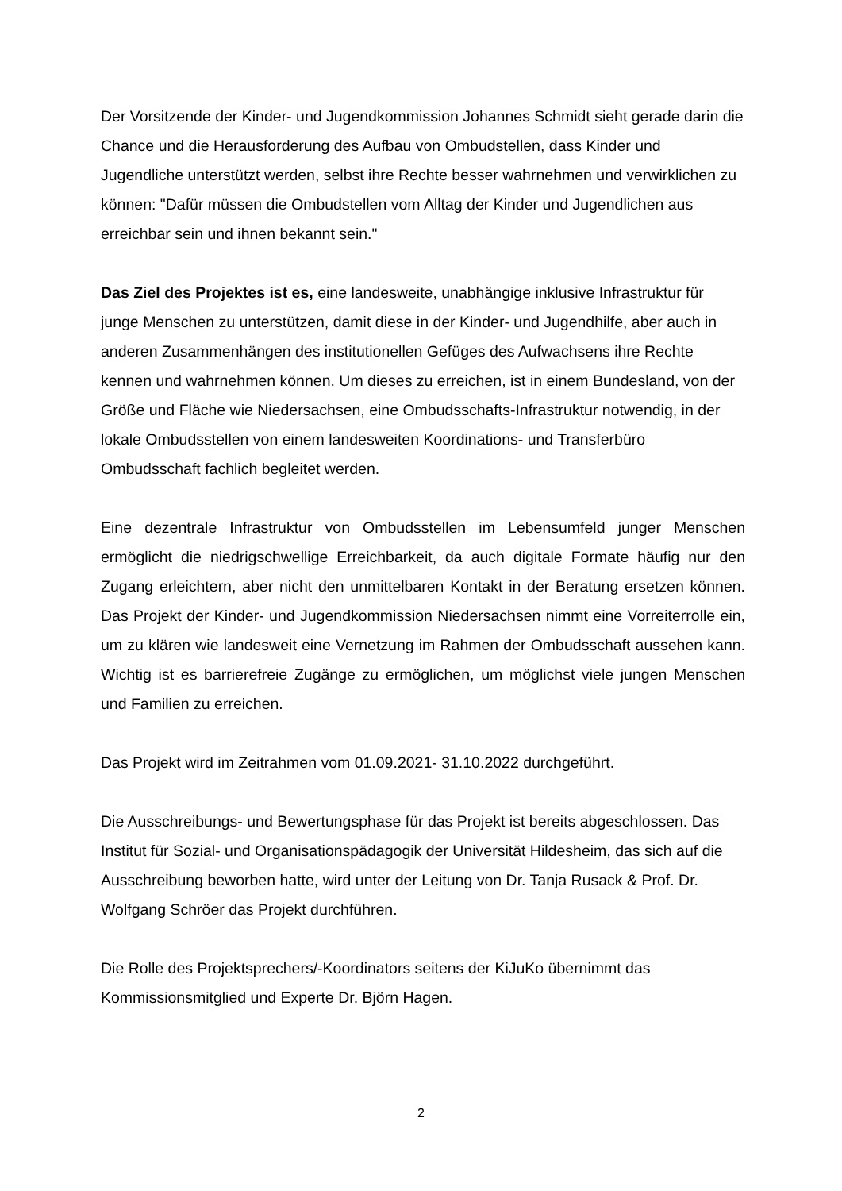Der Vorsitzende der Kinder- und Jugendkommission Johannes Schmidt sieht gerade darin die Chance und die Herausforderung des Aufbau von Ombudstellen, dass Kinder und Jugendliche unterstützt werden, selbst ihre Rechte besser wahrnehmen und verwirklichen zu können: "Dafür müssen die Ombudstellen vom Alltag der Kinder und Jugendlichen aus erreichbar sein und ihnen bekannt sein."
Das Ziel des Projektes ist es, eine landesweite, unabhängige inklusive Infrastruktur für junge Menschen zu unterstützen, damit diese in der Kinder- und Jugendhilfe, aber auch in anderen Zusammenhängen des institutionellen Gefüges des Aufwachsens ihre Rechte kennen und wahrnehmen können. Um dieses zu erreichen, ist in einem Bundesland, von der Größe und Fläche wie Niedersachsen, eine Ombudsschafts-Infrastruktur notwendig, in der lokale Ombudsstellen von einem landesweiten Koordinations- und Transferbüro Ombudsschaft fachlich begleitet werden.
Eine dezentrale Infrastruktur von Ombudsstellen im Lebensumfeld junger Menschen ermöglicht die niedrigschwellige Erreichbarkeit, da auch digitale Formate häufig nur den Zugang erleichtern, aber nicht den unmittelbaren Kontakt in der Beratung ersetzen können. Das Projekt der Kinder- und Jugendkommission Niedersachsen nimmt eine Vorreiterrolle ein, um zu klären wie landesweit eine Vernetzung im Rahmen der Ombudsschaft aussehen kann. Wichtig ist es barrierefreie Zugänge zu ermöglichen, um möglichst viele jungen Menschen und Familien zu erreichen.
Das Projekt wird im Zeitrahmen vom 01.09.2021- 31.10.2022 durchgeführt.
Die Ausschreibungs- und Bewertungsphase für das Projekt ist bereits abgeschlossen. Das Institut für Sozial- und Organisationspädagogik der Universität Hildesheim, das sich auf die Ausschreibung beworben hatte, wird unter der Leitung von Dr. Tanja Rusack & Prof. Dr. Wolfgang Schröer das Projekt durchführen.
Die Rolle des Projektsprechers/-Koordinators seitens der KiJuKo übernimmt das Kommissionsmitglied und Experte Dr. Björn Hagen.
2